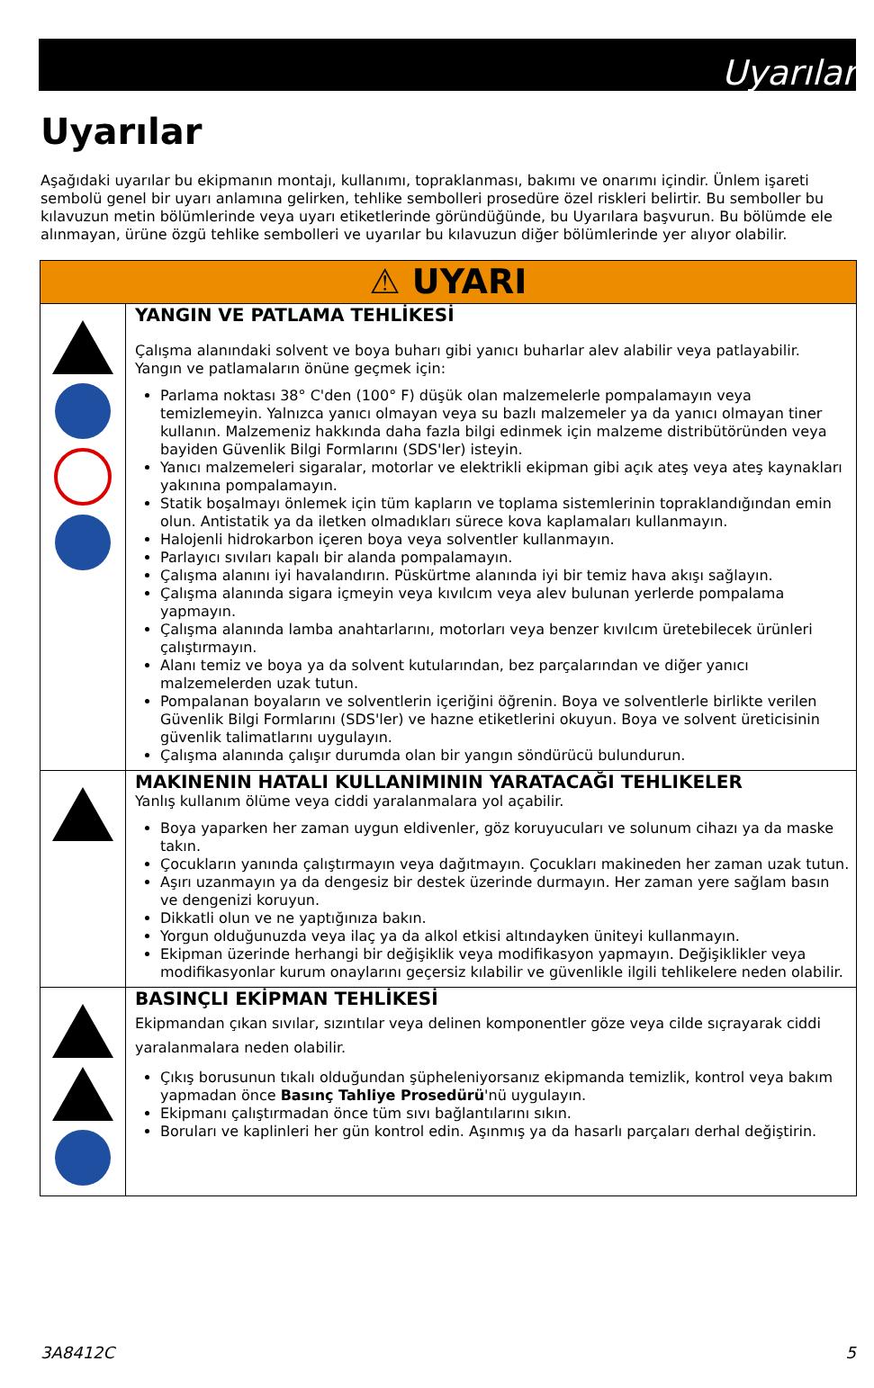Uyarılar
Uyarılar
Aşağıdaki uyarılar bu ekipmanın montajı, kullanımı, topraklanması, bakımı ve onarımı içindir. Ünlem işareti sembolü genel bir uyarı anlamına gelirken, tehlike sembolleri prosedüre özel riskleri belirtir. Bu semboller bu kılavuzun metin bölümlerinde veya uyarı etiketlerinde göründüğünde, bu Uyarılara başvurun. Bu bölümde ele alınmayan, ürüne özgü tehlike sembolleri ve uyarılar bu kılavuzun diğer bölümlerinde yer alıyor olabilir.
| ⚠ UYARI | |
| | YANGIN VE PATLAMA TEHLİKESİ Çalışma alanındaki solvent ve boya buharı gibi yanıcı buharlar alev alabilir veya patlayabilir. Yangın ve patlamaların önüne geçmek için: Parlama noktası 38° C'den (100° F) düşük olan malzemelerle pompalamayın veya temizlemeyin. Yalnızca yanıcı olmayan veya su bazlı malzemeler ya da yanıcı olmayan tiner kullanın. Malzemeniz hakkında daha fazla bilgi edinmek için malzeme distribütöründen veya bayiden Güvenlik Bilgi Formlarını (SDS'ler) isteyin. Yanıcı malzemeleri sigaralar, motorlar ve elektrikli ekipman gibi açık ateş veya ateş kaynakları yakınına pompalamayın. Statik boşalmayı önlemek için tüm kapların ve toplama sistemlerinin topraklandığından emin olun. Antistatik ya da iletken olmadıkları sürece kova kaplamaları kullanmayın. Halojenli hidrokarbon içeren boya veya solventler kullanmayın. Parlayıcı sıvıları kapalı bir alanda pompalamayın. Çalışma alanını iyi havalandırın. Püskürtme alanında iyi bir temiz hava akışı sağlayın. Çalışma alanında sigara içmeyin veya kıvılcım veya alev bulunan yerlerde pompalama yapmayın. Çalışma alanında lamba anahtarlarını, motorları veya benzer kıvılcım üretebilecek ürünleri çalıştırmayın. Alanı temiz ve boya ya da solvent kutularından, bez parçalarından ve diğer yanıcı malzemelerden uzak tutun. Pompalanan boyaların ve solventlerin içeriğini öğrenin. Boya ve solventlerle birlikte verilen Güvenlik Bilgi Formlarını (SDS'ler) ve hazne etiketlerini okuyun. Boya ve solvent üreticisinin güvenlik talimatlarını uygulayın. Çalışma alanında çalışır durumda olan bir yangın söndürücü bulundurun. |
| | MAKINENIN HATALI KULLANIMININ YARATACAĞI TEHLIKELER Yanlış kullanım ölüme veya ciddi yaralanmalara yol açabilir. Boya yaparken her zaman uygun eldivenler, göz koruyucuları ve solunum cihazı ya da maske takın. Çocukların yanında çalıştırmayın veya dağıtmayın. Çocukları makineden her zaman uzak tutun. Aşırı uzanmayın ya da dengesiz bir destek üzerinde durmayın. Her zaman yere sağlam basın ve dengenizi koruyun. Dikkatli olun ve ne yaptığınıza bakın. Yorgun olduğunuzda veya ilaç ya da alkol etkisi altındayken üniteyi kullanmayın. Ekipman üzerinde herhangi bir değişiklik veya modifikasyon yapmayın. Değişiklikler veya modifikasyonlar kurum onaylarını geçersiz kılabilir ve güvenlikle ilgili tehlikelere neden olabilir. |
| | BASINÇLI EKİPMAN TEHLİKESİ Ekipmandan çıkan sıvılar, sızıntılar veya delinen komponentler göze veya cilde sıçrayarak ciddi yaralanmalara neden olabilir. Çıkış borusunun tıkalı olduğundan şüpheleniyorsanız ekipmanda temizlik, kontrol veya bakım yapmadan önce Basınç Tahliye Prosedürü 'nü uygulayın. Ekipmanı çalıştırmadan önce tüm sıvı bağlantılarını sıkın. Boruları ve kaplinleri her gün kontrol edin. Aşınmış ya da hasarlı parçaları derhal değiştirin. |
3A8412C 5